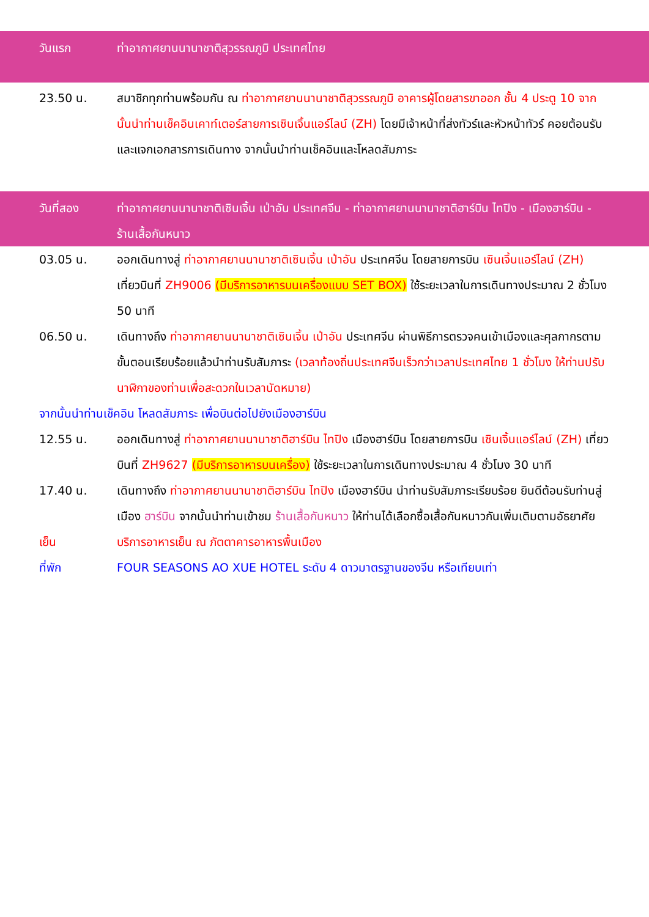วันแรก ท่าอากาศยานนานาชาติสุวรรณภูมิ ประเทศไทย
23.50 น. สมาชิกทุกท่านพร้อมกัน ณ ท่าอากาศยานนานาชาติสุวรรณภูมิ อาคารผู้โดยสารขาออก ชั้น 4 ประตู 10 จากนั้นนำท่านเช็คอินเคาท์เตอร์สายการเซินเจิ้นแอร์ไลน์ (ZH) โดยมีเจ้าหน้าที่ส่งทัวร์และหัวหน้าทัวร์ คอยต้อนรับและแจกเอกสารการเดินทาง จากนั้นนำท่านเช็คอินและโหลดสัมภาระ
วันที่สอง ท่าอากาศยานนานาชาติเซินเจิ้น เป่าอัน ประเทศจีน - ท่าอากาศยานนานาชาติฮาร์บิน ไทปิง - เมืองฮาร์บิน - ร้านเสื้อกันหนาว
03.05 น. ออกเดินทางสู่ ท่าอากาศยานนานาชาติเซินเจิ้น เป่าอัน ประเทศจีน โดยสายการบิน เซินเจิ้นแอร์ไลน์ (ZH) เที่ยวบินที่ ZH9006 (มีบริการอาหารบนเครื่องแบบ SET BOX) ใช้ระยะเวลาในการเดินทางประมาณ 2 ชั่วโมง 50 นาที
06.50 น. เดินทางถึง ท่าอากาศยานนานาชาติเซินเจิ้น เป่าอัน ประเทศจีน ผ่านพิธีการตรวจคนเข้าเมืองและศุลกากรตามขั้นตอนเรียบร้อยแล้วนำท่านรับสัมภาระ (เวลาท้องถิ่นประเทศจีนเร็วกว่าเวลาประเทศไทย 1 ชั่วโมง ให้ท่านปรับนาฬิกาของท่านเพื่อสะดวกในเวลานัดหมาย)
จากนั้นนำท่านเช็คอิน โหลดสัมภาระ เพื่อบินต่อไปยังเมืองฮาร์บิน
12.55 น. ออกเดินทางสู่ ท่าอากาศยานนานาชาติฮาร์บิน ไทปิง เมืองฮาร์บิน โดยสายการบิน เซินเจิ้นแอร์ไลน์ (ZH) เที่ยวบินที่ ZH9627 (มีบริการอาหารบนเครื่อง) ใช้ระยะเวลาในการเดินทางประมาณ 4 ชั่วโมง 30 นาที
17.40 น. เดินทางถึง ท่าอากาศยานนานาชาติฮาร์บิน ไทปิง เมืองฮาร์บิน นำท่านรับสัมภาระเรียบร้อย ยินดีต้อนรับท่านสู่เมือง ฮาร์บิน จากนั้นนำท่านเข้าชม ร้านเสื้อกันหนาว ให้ท่านได้เลือกซื้อเสื้อกันหนาวกันเพิ่มเติมตามอัธยาศัย
เย็น บริการอาหารเย็น ณ ภัตตาคารอาหารพื้นเมือง
ที่พัก FOUR SEASONS AO XUE HOTEL ระดับ 4 ดาวมาตรฐานของจีน หรือเทียบเท่า